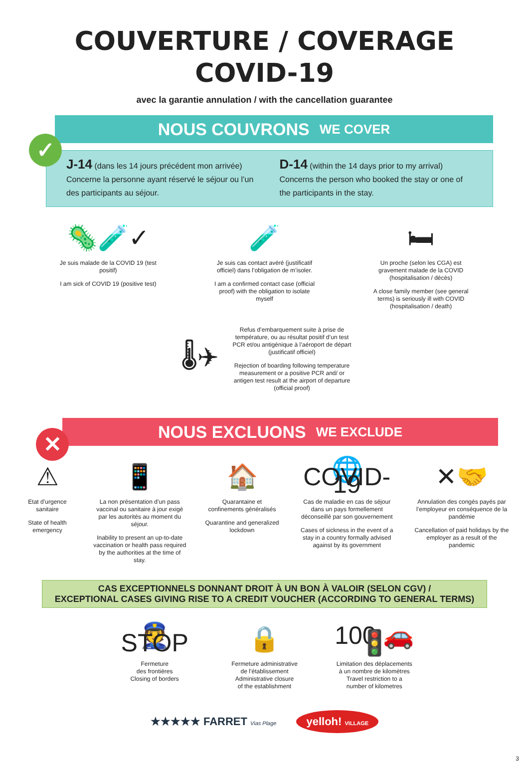COUVERTURE / COVERAGE
COVID-19
avec la garantie annulation / with the cancellation guarantee
✓
NOUS COUVRONS WE COVER
J-14 (dans les 14 jours précédent mon arrivée) Concerne la personne ayant réservé le séjour ou l’un des participants au séjour.
D-14 (within the 14 days prior to my arrival) Concerns the person who booked the stay or one of the participants in the stay.
🦠🧪✓
Je suis malade de la COVID 19 (test positif)
I am sick of COVID 19 (positive test)
🧪
Je suis cas contact avéré (justificatif officiel) dans l’obligation de m’isoler.
I am a confirmed contact case (official proof) with the obligation to isolate myself
🛏
Un proche (selon les CGA) est gravement malade de la COVID (hospitalisation / décès)
A close family member (see general terms) is seriously ill with COVID (hospitalisation / death)
🌡✈
Refus d’embarquement suite à prise de température, ou au résultat positif d’un test PCR et/ou antigénique à l’aéroport de départ (justificatif officiel)
Rejection of boarding following temperature measurement or a positive PCR and/ or antigen test result at the airport of departure (official proof)
✕
NOUS EXCLUONS WE EXCLUDE
⚠
Etat d’urgence sanitaire
State of health emergency
📱
La non présentation d’un pass vaccinal ou sanitaire à jour exigé par les autorités au moment du séjour.
Inability to present an up-to-date vaccination or health pass required by the authorities at the time of stay.
🏠
Quarantaine et confinements généralisés
Quarantine and generalized lockdown
🌐 COVID-19
Cas de maladie en cas de séjour dans un pays formellement déconseillé par son gouvernement
Cases of sickness in the event of a stay in a country formally advised against by its government
✕🤝
Annulation des congés payés par l’employeur en conséquence de la pandémie
Cancellation of paid holidays by the employer as a result of the pandemic
CAS EXCEPTIONNELS DONNANT DROIT À UN BON À VALOIR (SELON CGV) /
EXCEPTIONAL CASES GIVING RISE TO A CREDIT VOUCHER (ACCORDING TO GENERAL TERMS)
👮 STOP
Fermeture
des frontières
Closing of borders
🔒
Fermeture administrative
de l’établissement
Administrative closure
of the establishment
100 🚗🚦
Limitation des déplacements
à un nombre de kilomètres
Travel restriction to a
number of kilometres
★★★★★ FARRET Vias Plage
yelloh! VILLAGE
3